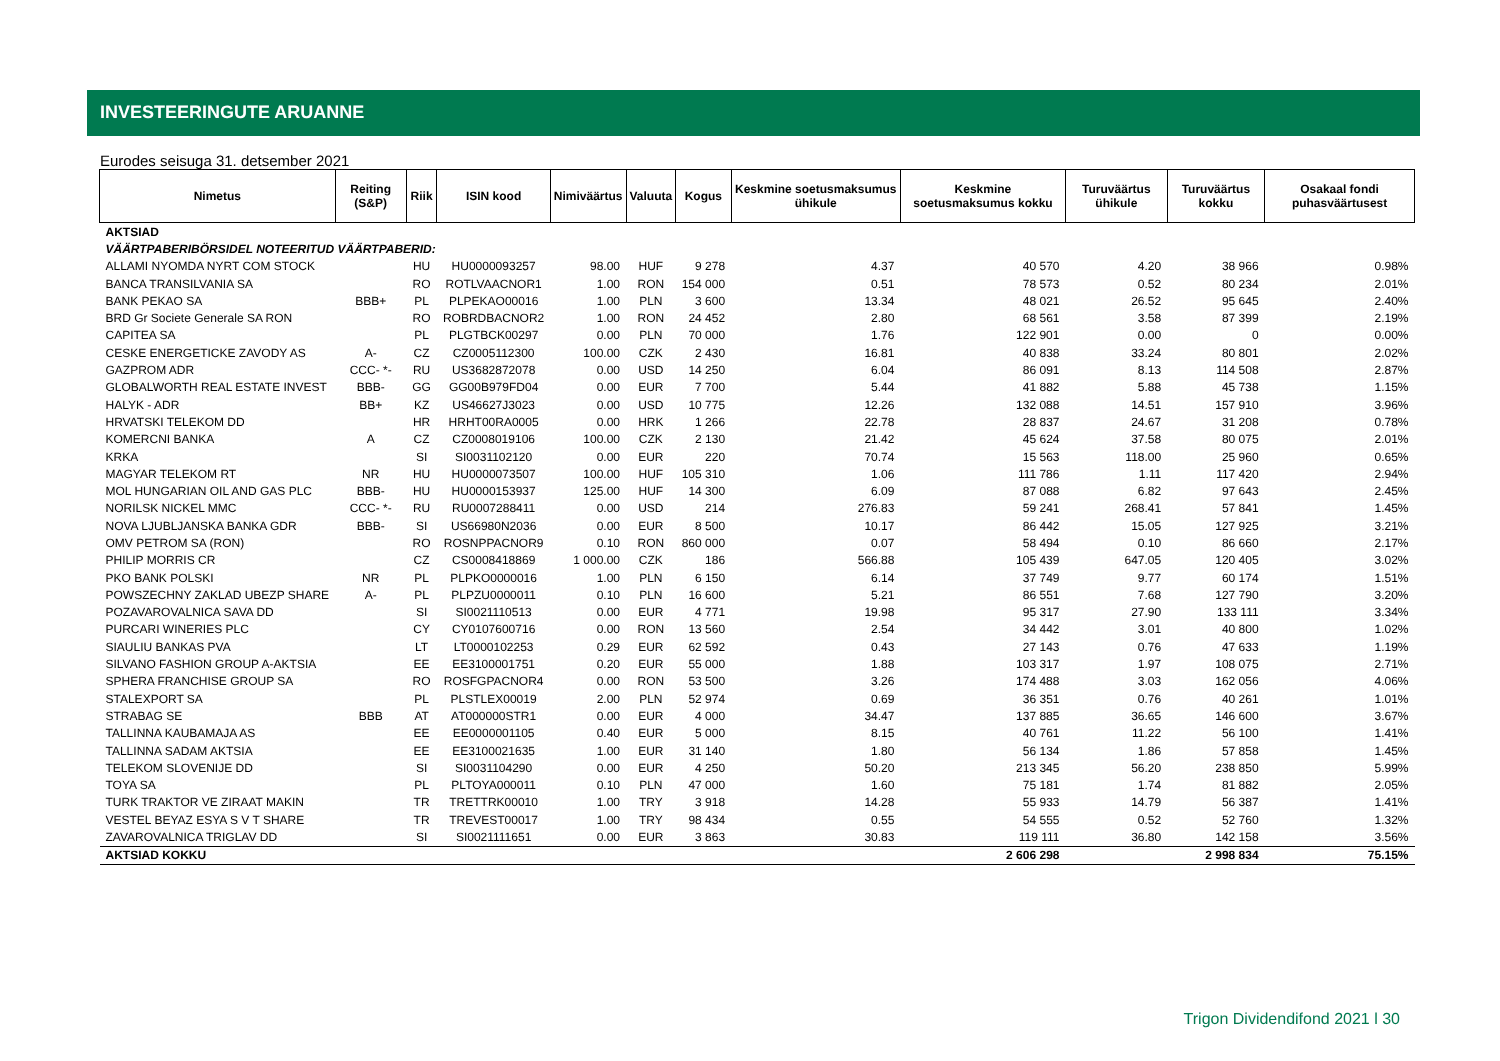INVESTEERINGUTE ARUANNE
Eurodes seisuga 31. detsember 2021
| Nimetus | Reiting (S&P) | Riik | ISIN kood | Nimiväärtus | Valuuta | Kogus | Keskmine soetusmaksumus ühikule | Keskmine soetusmaksumus kokku | Turuväärtus ühikule | Turuväärtus kokku | Osakaal fondi puhasväärtusest |
| --- | --- | --- | --- | --- | --- | --- | --- | --- | --- | --- | --- |
| AKTSIAD | | | | | | | | | | | |
| VÄÄRTPABERIBÖRSIDEL NOTEERITUD VÄÄRTPABERID: | | | | | | | | | | | |
| ALLAMI NYOMDA NYRT COM STOCK | | HU | HU0000093257 | 98.00 | HUF | 9 278 | 4.37 | 40 570 | 4.20 | 38 966 | 0.98% |
| BANCA TRANSILVANIA SA | | RO | ROTLVAACNOR1 | 1.00 | RON | 154 000 | 0.51 | 78 573 | 0.52 | 80 234 | 2.01% |
| BANK PEKAO SA | BBB+ | PL | PLPEKAO00016 | 1.00 | PLN | 3 600 | 13.34 | 48 021 | 26.52 | 95 645 | 2.40% |
| BRD Gr Societe Generale SA RON | | RO | ROBRDBACNOR2 | 1.00 | RON | 24 452 | 2.80 | 68 561 | 3.58 | 87 399 | 2.19% |
| CAPITEA SA | | PL | PLGTBCK00297 | 0.00 | PLN | 70 000 | 1.76 | 122 901 | 0.00 | 0 | 0.00% |
| CESKE ENERGETICKE ZAVODY AS | A- | CZ | CZ0005112300 | 100.00 | CZK | 2 430 | 16.81 | 40 838 | 33.24 | 80 801 | 2.02% |
| GAZPROM ADR | CCC- *- | RU | US3682872078 | 0.00 | USD | 14 250 | 6.04 | 86 091 | 8.13 | 114 508 | 2.87% |
| GLOBALWORTH REAL ESTATE INVEST | BBB- | GG | GG00B979FD04 | 0.00 | EUR | 7 700 | 5.44 | 41 882 | 5.88 | 45 738 | 1.15% |
| HALYK - ADR | BB+ | KZ | US46627J3023 | 0.00 | USD | 10 775 | 12.26 | 132 088 | 14.51 | 157 910 | 3.96% |
| HRVATSKI TELEKOM DD | | HR | HRHT00RA0005 | 0.00 | HRK | 1 266 | 22.78 | 28 837 | 24.67 | 31 208 | 0.78% |
| KOMERCNI BANKA | A | CZ | CZ0008019106 | 100.00 | CZK | 2 130 | 21.42 | 45 624 | 37.58 | 80 075 | 2.01% |
| KRKA | | SI | SI0031102120 | 0.00 | EUR | 220 | 70.74 | 15 563 | 118.00 | 25 960 | 0.65% |
| MAGYAR TELEKOM RT | NR | HU | HU0000073507 | 100.00 | HUF | 105 310 | 1.06 | 111 786 | 1.11 | 117 420 | 2.94% |
| MOL HUNGARIAN OIL AND GAS PLC | BBB- | HU | HU0000153937 | 125.00 | HUF | 14 300 | 6.09 | 87 088 | 6.82 | 97 643 | 2.45% |
| NORILSK NICKEL MMC | CCC- *- | RU | RU0007288411 | 0.00 | USD | 214 | 276.83 | 59 241 | 268.41 | 57 841 | 1.45% |
| NOVA LJUBLJANSKA BANKA GDR | BBB- | SI | US66980N2036 | 0.00 | EUR | 8 500 | 10.17 | 86 442 | 15.05 | 127 925 | 3.21% |
| OMV PETROM SA (RON) | | RO | ROSNPPACNOR9 | 0.10 | RON | 860 000 | 0.07 | 58 494 | 0.10 | 86 660 | 2.17% |
| PHILIP MORRIS CR | | CZ | CS0008418869 | 1 000.00 | CZK | 186 | 566.88 | 105 439 | 647.05 | 120 405 | 3.02% |
| PKO BANK POLSKI | NR | PL | PLPKO0000016 | 1.00 | PLN | 6 150 | 6.14 | 37 749 | 9.77 | 60 174 | 1.51% |
| POWSZECHNY ZAKLAD UBEZP SHARE | A- | PL | PLPZU0000011 | 0.10 | PLN | 16 600 | 5.21 | 86 551 | 7.68 | 127 790 | 3.20% |
| POZAVAROVALNICA SAVA DD | | SI | SI0021110513 | 0.00 | EUR | 4 771 | 19.98 | 95 317 | 27.90 | 133 111 | 3.34% |
| PURCARI WINERIES PLC | | CY | CY0107600716 | 0.00 | RON | 13 560 | 2.54 | 34 442 | 3.01 | 40 800 | 1.02% |
| SIAULIU BANKAS PVA | | LT | LT0000102253 | 0.29 | EUR | 62 592 | 0.43 | 27 143 | 0.76 | 47 633 | 1.19% |
| SILVANO FASHION GROUP A-AKTSIA | | EE | EE3100001751 | 0.20 | EUR | 55 000 | 1.88 | 103 317 | 1.97 | 108 075 | 2.71% |
| SPHERA FRANCHISE GROUP SA | | RO | ROSFGPACNOR4 | 0.00 | RON | 53 500 | 3.26 | 174 488 | 3.03 | 162 056 | 4.06% |
| STALEXPORT SA | | PL | PLSTLEX00019 | 2.00 | PLN | 52 974 | 0.69 | 36 351 | 0.76 | 40 261 | 1.01% |
| STRABAG SE | BBB | AT | AT000000STR1 | 0.00 | EUR | 4 000 | 34.47 | 137 885 | 36.65 | 146 600 | 3.67% |
| TALLINNA KAUBAMAJA AS | | EE | EE0000001105 | 0.40 | EUR | 5 000 | 8.15 | 40 761 | 11.22 | 56 100 | 1.41% |
| TALLINNA SADAM AKTSIA | | EE | EE3100021635 | 1.00 | EUR | 31 140 | 1.80 | 56 134 | 1.86 | 57 858 | 1.45% |
| TELEKOM SLOVENIJE DD | | SI | SI0031104290 | 0.00 | EUR | 4 250 | 50.20 | 213 345 | 56.20 | 238 850 | 5.99% |
| TOYA SA | | PL | PLTOYA000011 | 0.10 | PLN | 47 000 | 1.60 | 75 181 | 1.74 | 81 882 | 2.05% |
| TURK TRAKTOR VE ZIRAAT MAKIN | | TR | TRETTRK00010 | 1.00 | TRY | 3 918 | 14.28 | 55 933 | 14.79 | 56 387 | 1.41% |
| VESTEL BEYAZ ESYA S V T SHARE | | TR | TREVEST00017 | 1.00 | TRY | 98 434 | 0.55 | 54 555 | 0.52 | 52 760 | 1.32% |
| ZAVAROVALNICA TRIGLAV DD | | SI | SI0021111651 | 0.00 | EUR | 3 863 | 30.83 | 119 111 | 36.80 | 142 158 | 3.56% |
| AKTSIAD KOKKU | | | | | | | | 2 606 298 | | 2 998 834 | 75.15% |
Trigon Dividendifond 2021 l 30